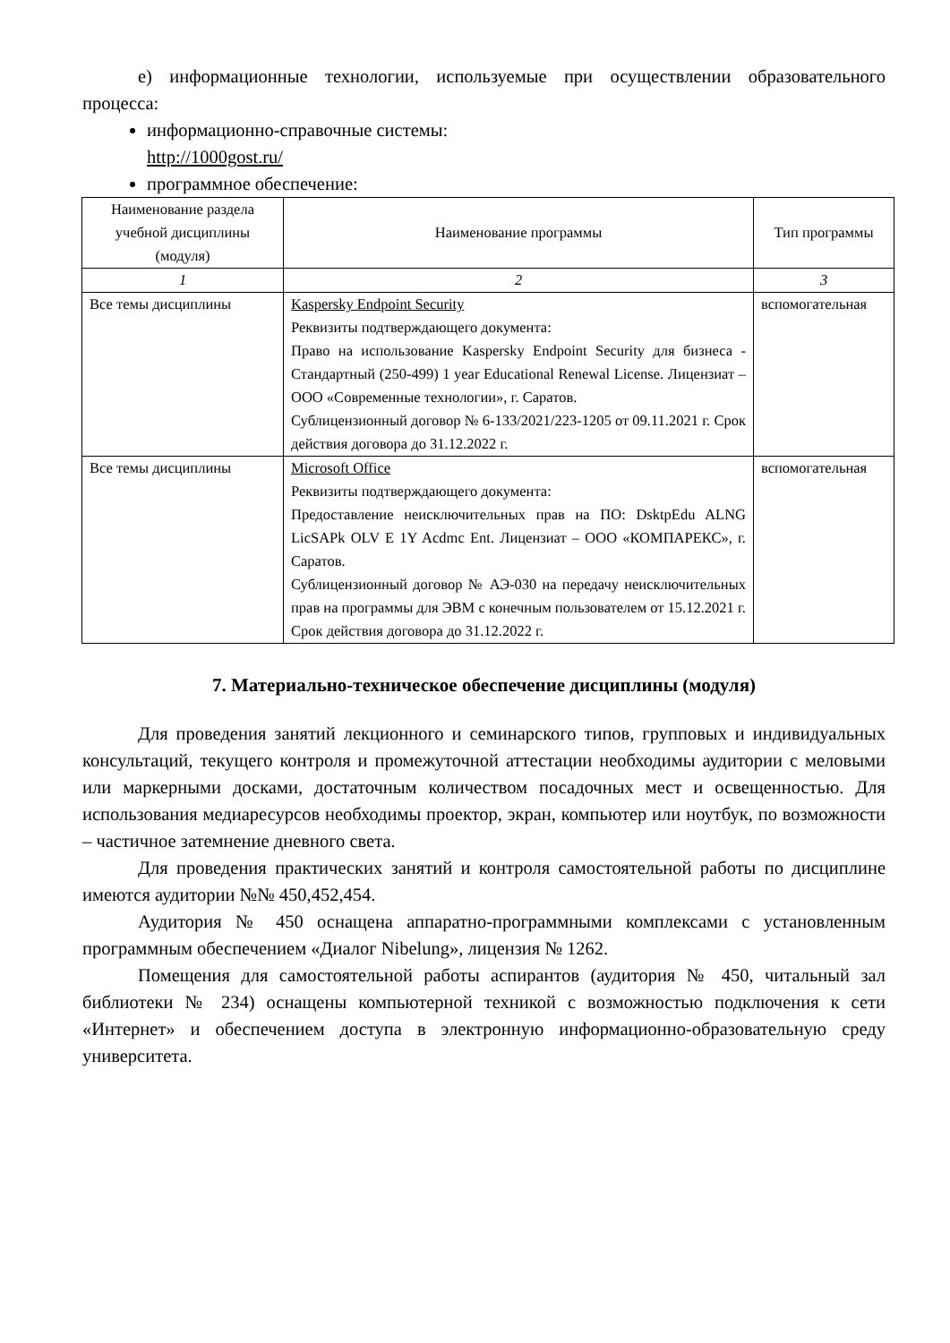е) информационные технологии, используемые при осуществлении образовательного процесса:
информационно-справочные системы:
http://1000gost.ru/
программное обеспечение:
| Наименование раздела учебной дисциплины (модуля) | Наименование программы | Тип программы |
| --- | --- | --- |
| 1 | 2 | 3 |
| Все темы дисциплины | Kaspersky Endpoint Security Реквизиты подтверждающего документа: Право на использование Kaspersky Endpoint Security для бизнеса - Стандартный (250-499) 1 year Educational Renewal License. Лицензиат – ООО «Современные технологии», г. Саратов. Сублицензионный договор № 6-133/2021/223-1205 от 09.11.2021 г. Срок действия договора до 31.12.2022 г. | вспомогательная |
| Все темы дисциплины | Microsoft Office Реквизиты подтверждающего документа: Предоставление неисключительных прав на ПО: DsktpEdu ALNG LicSAPk OLV E 1Y Acdmc Ent. Лицензиат – ООО «КОМПАРЕКС», г. Саратов. Сублицензионный договор № АЭ-030 на передачу неисключительных прав на программы для ЭВМ с конечным пользователем от 15.12.2021 г. Срок действия договора до 31.12.2022 г. | вспомогательная |
7. Материально-техническое обеспечение дисциплины (модуля)
Для проведения занятий лекционного и семинарского типов, групповых и индивидуальных консультаций, текущего контроля и промежуточной аттестации необходимы аудитории с меловыми или маркерными досками, достаточным количеством посадочных мест и освещенностью. Для использования медиаресурсов необходимы проектор, экран, компьютер или ноутбук, по возможности – частичное затемнение дневного света.
Для проведения практических занятий и контроля самостоятельной работы по дисциплине имеются аудитории №№ 450,452,454.
Аудитория № 450 оснащена аппаратно-программными комплексами с установленным программным обеспечением «Диалог Nibelung», лицензия № 1262.
Помещения для самостоятельной работы аспирантов (аудитория № 450, читальный зал библиотеки № 234) оснащены компьютерной техникой с возможностью подключения к сети «Интернет» и обеспечением доступа в электронную информационно-образовательную среду университета.